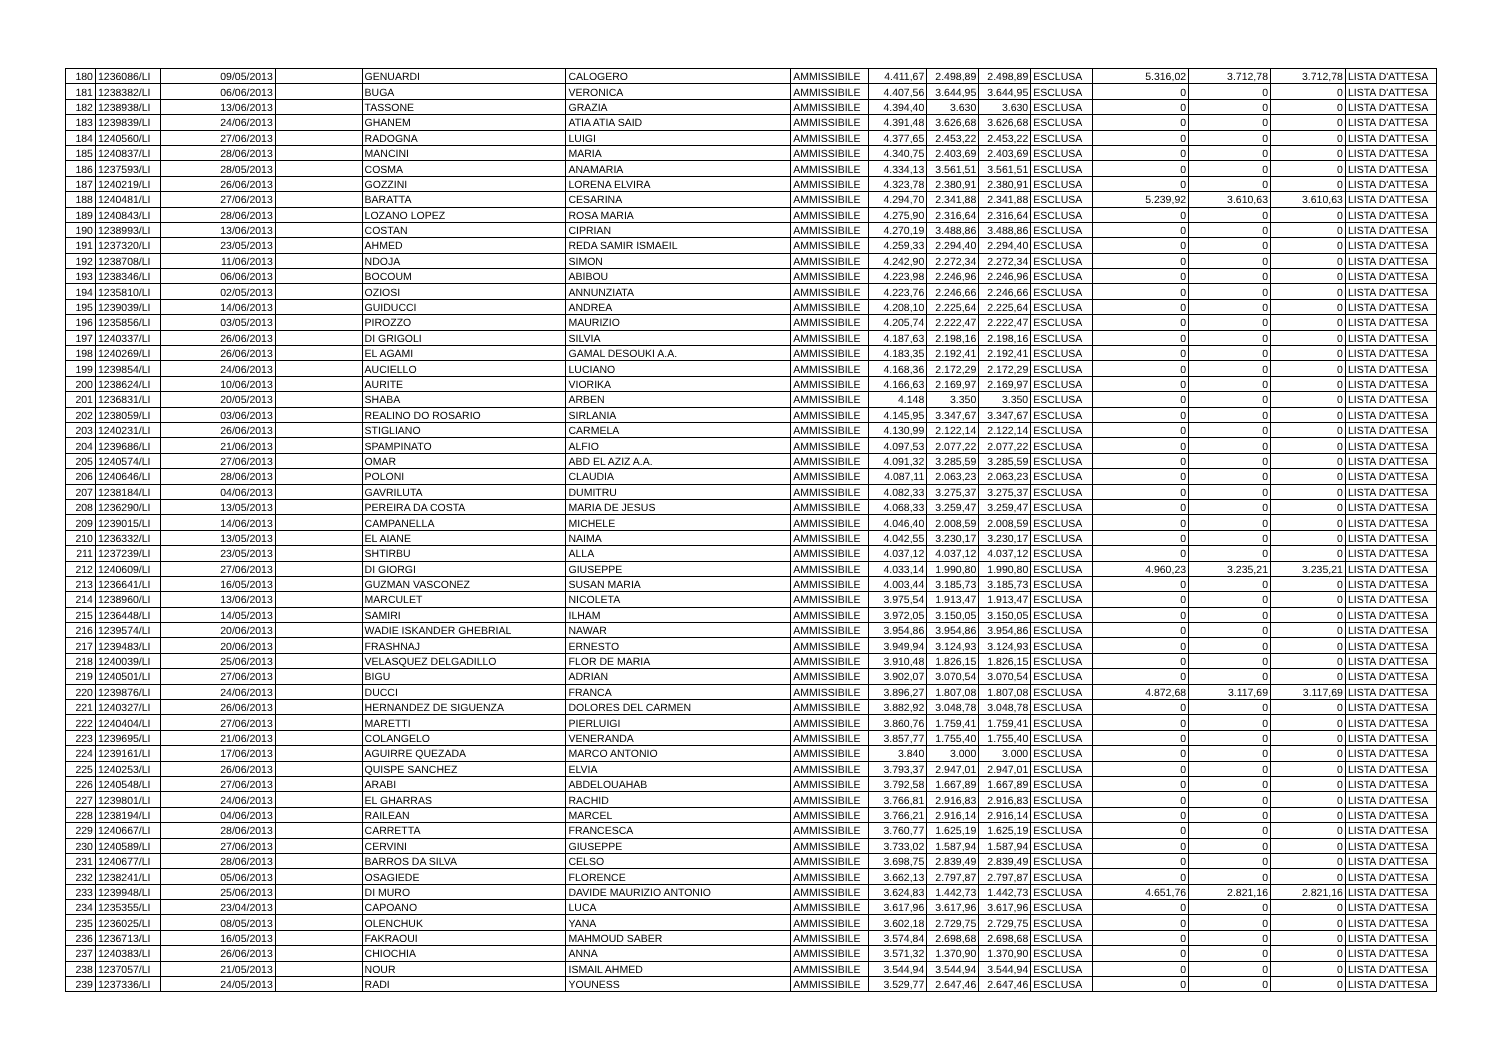| 180 | 1236086/LI | 09/05/2013 | | GENUARDI | CALOGERO | AMMISSIBILE | 4.411,67 | 2.498,89 | 2.498,89 | ESCLUSA | 5.316,02 | 3.712,78 | 3.712,78 | LISTA D'ATTESA |
| 181 | 1238382/LI | 06/06/2013 | | BUGA | VERONICA | AMMISSIBILE | 4.407,56 | 3.644,95 | 3.644,95 | ESCLUSA | 0 | 0 | 0 | LISTA D'ATTESA |
| 182 | 1238938/LI | 13/06/2013 | | TASSONE | GRAZIA | AMMISSIBILE | 4.394,40 | 3.630 | 3.630 | ESCLUSA | 0 | 0 | 0 | LISTA D'ATTESA |
| 183 | 1239839/LI | 24/06/2013 | | GHANEM | ATIA ATIA SAID | AMMISSIBILE | 4.391,48 | 3.626,68 | 3.626,68 | ESCLUSA | 0 | 0 | 0 | LISTA D'ATTESA |
| 184 | 1240560/LI | 27/06/2013 | | RADOGNA | LUIGI | AMMISSIBILE | 4.377,65 | 2.453,22 | 2.453,22 | ESCLUSA | 0 | 0 | 0 | LISTA D'ATTESA |
| 185 | 1240837/LI | 28/06/2013 | | MANCINI | MARIA | AMMISSIBILE | 4.340,75 | 2.403,69 | 2.403,69 | ESCLUSA | 0 | 0 | 0 | LISTA D'ATTESA |
| 186 | 1237593/LI | 28/05/2013 | | COSMA | ANAMARIA | AMMISSIBILE | 4.334,13 | 3.561,51 | 3.561,51 | ESCLUSA | 0 | 0 | 0 | LISTA D'ATTESA |
| 187 | 1240219/LI | 26/06/2013 | | GOZZINI | LORENA ELVIRA | AMMISSIBILE | 4.323,78 | 2.380,91 | 2.380,91 | ESCLUSA | 0 | 0 | 0 | LISTA D'ATTESA |
| 188 | 1240481/LI | 27/06/2013 | | BARATTA | CESARINA | AMMISSIBILE | 4.294,70 | 2.341,88 | 2.341,88 | ESCLUSA | 5.239,92 | 3.610,63 | 3.610,63 | LISTA D'ATTESA |
| 189 | 1240843/LI | 28/06/2013 | | LOZANO LOPEZ | ROSA MARIA | AMMISSIBILE | 4.275,90 | 2.316,64 | 2.316,64 | ESCLUSA | 0 | 0 | 0 | LISTA D'ATTESA |
| 190 | 1238993/LI | 13/06/2013 | | COSTAN | CIPRIAN | AMMISSIBILE | 4.270,19 | 3.488,86 | 3.488,86 | ESCLUSA | 0 | 0 | 0 | LISTA D'ATTESA |
| 191 | 1237320/LI | 23/05/2013 | | AHMED | REDA SAMIR ISMAEIL | AMMISSIBILE | 4.259,33 | 2.294,40 | 2.294,40 | ESCLUSA | 0 | 0 | 0 | LISTA D'ATTESA |
| 192 | 1238708/LI | 11/06/2013 | | NDOJA | SIMON | AMMISSIBILE | 4.242,90 | 2.272,34 | 2.272,34 | ESCLUSA | 0 | 0 | 0 | LISTA D'ATTESA |
| 193 | 1238346/LI | 06/06/2013 | | BOCOUM | ABIBOU | AMMISSIBILE | 4.223,98 | 2.246,96 | 2.246,96 | ESCLUSA | 0 | 0 | 0 | LISTA D'ATTESA |
| 194 | 1235810/LI | 02/05/2013 | | OZIOSI | ANNUNZIATA | AMMISSIBILE | 4.223,76 | 2.246,66 | 2.246,66 | ESCLUSA | 0 | 0 | 0 | LISTA D'ATTESA |
| 195 | 1239039/LI | 14/06/2013 | | GUIDUCCI | ANDREA | AMMISSIBILE | 4.208,10 | 2.225,64 | 2.225,64 | ESCLUSA | 0 | 0 | 0 | LISTA D'ATTESA |
| 196 | 1235856/LI | 03/05/2013 | | PIROZZO | MAURIZIO | AMMISSIBILE | 4.205,74 | 2.222,47 | 2.222,47 | ESCLUSA | 0 | 0 | 0 | LISTA D'ATTESA |
| 197 | 1240337/LI | 26/06/2013 | | DI GRIGOLI | SILVIA | AMMISSIBILE | 4.187,63 | 2.198,16 | 2.198,16 | ESCLUSA | 0 | 0 | 0 | LISTA D'ATTESA |
| 198 | 1240269/LI | 26/06/2013 | | EL AGAMI | GAMAL DESOUKI A.A. | AMMISSIBILE | 4.183,35 | 2.192,41 | 2.192,41 | ESCLUSA | 0 | 0 | 0 | LISTA D'ATTESA |
| 199 | 1239854/LI | 24/06/2013 | | AUCIELLO | LUCIANO | AMMISSIBILE | 4.168,36 | 2.172,29 | 2.172,29 | ESCLUSA | 0 | 0 | 0 | LISTA D'ATTESA |
| 200 | 1238624/LI | 10/06/2013 | | AURITE | VIORIKA | AMMISSIBILE | 4.166,63 | 2.169,97 | 2.169,97 | ESCLUSA | 0 | 0 | 0 | LISTA D'ATTESA |
| 201 | 1236831/LI | 20/05/2013 | | SHABA | ARBEN | AMMISSIBILE | 4.148 | 3.350 | 3.350 | ESCLUSA | 0 | 0 | 0 | LISTA D'ATTESA |
| 202 | 1238059/LI | 03/06/2013 | | REALINO DO ROSARIO | SIRLANIA | AMMISSIBILE | 4.145,95 | 3.347,67 | 3.347,67 | ESCLUSA | 0 | 0 | 0 | LISTA D'ATTESA |
| 203 | 1240231/LI | 26/06/2013 | | STIGLIANO | CARMELA | AMMISSIBILE | 4.130,99 | 2.122,14 | 2.122,14 | ESCLUSA | 0 | 0 | 0 | LISTA D'ATTESA |
| 204 | 1239686/LI | 21/06/2013 | | SPAMPINATO | ALFIO | AMMISSIBILE | 4.097,53 | 2.077,22 | 2.077,22 | ESCLUSA | 0 | 0 | 0 | LISTA D'ATTESA |
| 205 | 1240574/LI | 27/06/2013 | | OMAR | ABD EL AZIZ A.A. | AMMISSIBILE | 4.091,32 | 3.285,59 | 3.285,59 | ESCLUSA | 0 | 0 | 0 | LISTA D'ATTESA |
| 206 | 1240646/LI | 28/06/2013 | | POLONI | CLAUDIA | AMMISSIBILE | 4.087,11 | 2.063,23 | 2.063,23 | ESCLUSA | 0 | 0 | 0 | LISTA D'ATTESA |
| 207 | 1238184/LI | 04/06/2013 | | GAVRILUTA | DUMITRU | AMMISSIBILE | 4.082,33 | 3.275,37 | 3.275,37 | ESCLUSA | 0 | 0 | 0 | LISTA D'ATTESA |
| 208 | 1236290/LI | 13/05/2013 | | PEREIRA DA COSTA | MARIA DE JESUS | AMMISSIBILE | 4.068,33 | 3.259,47 | 3.259,47 | ESCLUSA | 0 | 0 | 0 | LISTA D'ATTESA |
| 209 | 1239015/LI | 14/06/2013 | | CAMPANELLA | MICHELE | AMMISSIBILE | 4.046,40 | 2.008,59 | 2.008,59 | ESCLUSA | 0 | 0 | 0 | LISTA D'ATTESA |
| 210 | 1236332/LI | 13/05/2013 | | EL AIANE | NAIMA | AMMISSIBILE | 4.042,55 | 3.230,17 | 3.230,17 | ESCLUSA | 0 | 0 | 0 | LISTA D'ATTESA |
| 211 | 1237239/LI | 23/05/2013 | | SHTIRBU | ALLA | AMMISSIBILE | 4.037,12 | 4.037,12 | 4.037,12 | ESCLUSA | 0 | 0 | 0 | LISTA D'ATTESA |
| 212 | 1240609/LI | 27/06/2013 | | DI GIORGI | GIUSEPPE | AMMISSIBILE | 4.033,14 | 1.990,80 | 1.990,80 | ESCLUSA | 4.960,23 | 3.235,21 | 3.235,21 | LISTA D'ATTESA |
| 213 | 1236641/LI | 16/05/2013 | | GUZMAN VASCONEZ | SUSAN MARIA | AMMISSIBILE | 4.003,44 | 3.185,73 | 3.185,73 | ESCLUSA | 0 | 0 | 0 | LISTA D'ATTESA |
| 214 | 1238960/LI | 13/06/2013 | | MARCULET | NICOLETA | AMMISSIBILE | 3.975,54 | 1.913,47 | 1.913,47 | ESCLUSA | 0 | 0 | 0 | LISTA D'ATTESA |
| 215 | 1236448/LI | 14/05/2013 | | SAMIRI | ILHAM | AMMISSIBILE | 3.972,05 | 3.150,05 | 3.150,05 | ESCLUSA | 0 | 0 | 0 | LISTA D'ATTESA |
| 216 | 1239574/LI | 20/06/2013 | | WADIE ISKANDER GHEBRIAL | NAWAR | AMMISSIBILE | 3.954,86 | 3.954,86 | 3.954,86 | ESCLUSA | 0 | 0 | 0 | LISTA D'ATTESA |
| 217 | 1239483/LI | 20/06/2013 | | FRASHNAJ | ERNESTO | AMMISSIBILE | 3.949,94 | 3.124,93 | 3.124,93 | ESCLUSA | 0 | 0 | 0 | LISTA D'ATTESA |
| 218 | 1240039/LI | 25/06/2013 | | VELASQUEZ DELGADILLO | FLOR DE MARIA | AMMISSIBILE | 3.910,48 | 1.826,15 | 1.826,15 | ESCLUSA | 0 | 0 | 0 | LISTA D'ATTESA |
| 219 | 1240501/LI | 27/06/2013 | | BIGU | ADRIAN | AMMISSIBILE | 3.902,07 | 3.070,54 | 3.070,54 | ESCLUSA | 0 | 0 | 0 | LISTA D'ATTESA |
| 220 | 1239876/LI | 24/06/2013 | | DUCCI | FRANCA | AMMISSIBILE | 3.896,27 | 1.807,08 | 1.807,08 | ESCLUSA | 4.872,68 | 3.117,69 | 3.117,69 | LISTA D'ATTESA |
| 221 | 1240327/LI | 26/06/2013 | | HERNANDEZ DE SIGUENZA | DOLORES DEL CARMEN | AMMISSIBILE | 3.882,92 | 3.048,78 | 3.048,78 | ESCLUSA | 0 | 0 | 0 | LISTA D'ATTESA |
| 222 | 1240404/LI | 27/06/2013 | | MARETTI | PIERLUIGI | AMMISSIBILE | 3.860,76 | 1.759,41 | 1.759,41 | ESCLUSA | 0 | 0 | 0 | LISTA D'ATTESA |
| 223 | 1239695/LI | 21/06/2013 | | COLANGELO | VENERANDA | AMMISSIBILE | 3.857,77 | 1.755,40 | 1.755,40 | ESCLUSA | 0 | 0 | 0 | LISTA D'ATTESA |
| 224 | 1239161/LI | 17/06/2013 | | AGUIRRE QUEZADA | MARCO ANTONIO | AMMISSIBILE | 3.840 | 3.000 | 3.000 | ESCLUSA | 0 | 0 | 0 | LISTA D'ATTESA |
| 225 | 1240253/LI | 26/06/2013 | | QUISPE SANCHEZ | ELVIA | AMMISSIBILE | 3.793,37 | 2.947,01 | 2.947,01 | ESCLUSA | 0 | 0 | 0 | LISTA D'ATTESA |
| 226 | 1240548/LI | 27/06/2013 | | ARABI | ABDELOUAHAB | AMMISSIBILE | 3.792,58 | 1.667,89 | 1.667,89 | ESCLUSA | 0 | 0 | 0 | LISTA D'ATTESA |
| 227 | 1239801/LI | 24/06/2013 | | EL GHARRAS | RACHID | AMMISSIBILE | 3.766,81 | 2.916,83 | 2.916,83 | ESCLUSA | 0 | 0 | 0 | LISTA D'ATTESA |
| 228 | 1238194/LI | 04/06/2013 | | RAILEAN | MARCEL | AMMISSIBILE | 3.766,21 | 2.916,14 | 2.916,14 | ESCLUSA | 0 | 0 | 0 | LISTA D'ATTESA |
| 229 | 1240667/LI | 28/06/2013 | | CARRETTA | FRANCESCA | AMMISSIBILE | 3.760,77 | 1.625,19 | 1.625,19 | ESCLUSA | 0 | 0 | 0 | LISTA D'ATTESA |
| 230 | 1240589/LI | 27/06/2013 | | CERVINI | GIUSEPPE | AMMISSIBILE | 3.733,02 | 1.587,94 | 1.587,94 | ESCLUSA | 0 | 0 | 0 | LISTA D'ATTESA |
| 231 | 1240677/LI | 28/06/2013 | | BARROS DA SILVA | CELSO | AMMISSIBILE | 3.698,75 | 2.839,49 | 2.839,49 | ESCLUSA | 0 | 0 | 0 | LISTA D'ATTESA |
| 232 | 1238241/LI | 05/06/2013 | | OSAGIEDE | FLORENCE | AMMISSIBILE | 3.662,13 | 2.797,87 | 2.797,87 | ESCLUSA | 0 | 0 | 0 | LISTA D'ATTESA |
| 233 | 1239948/LI | 25/06/2013 | | DI MURO | DAVIDE MAURIZIO ANTONIO | AMMISSIBILE | 3.624,83 | 1.442,73 | 1.442,73 | ESCLUSA | 4.651,76 | 2.821,16 | 2.821,16 | LISTA D'ATTESA |
| 234 | 1235355/LI | 23/04/2013 | | CAPOANO | LUCA | AMMISSIBILE | 3.617,96 | 3.617,96 | 3.617,96 | ESCLUSA | 0 | 0 | 0 | LISTA D'ATTESA |
| 235 | 1236025/LI | 08/05/2013 | | OLENCHUK | YANA | AMMISSIBILE | 3.602,18 | 2.729,75 | 2.729,75 | ESCLUSA | 0 | 0 | 0 | LISTA D'ATTESA |
| 236 | 1236713/LI | 16/05/2013 | | FAKRAOUI | MAHMOUD SABER | AMMISSIBILE | 3.574,84 | 2.698,68 | 2.698,68 | ESCLUSA | 0 | 0 | 0 | LISTA D'ATTESA |
| 237 | 1240383/LI | 26/06/2013 | | CHIOCHIA | ANNA | AMMISSIBILE | 3.571,32 | 1.370,90 | 1.370,90 | ESCLUSA | 0 | 0 | 0 | LISTA D'ATTESA |
| 238 | 1237057/LI | 21/05/2013 | | NOUR | ISMAIL AHMED | AMMISSIBILE | 3.544,94 | 3.544,94 | 3.544,94 | ESCLUSA | 0 | 0 | 0 | LISTA D'ATTESA |
| 239 | 1237336/LI | 24/05/2013 | | RADI | YOUNESS | AMMISSIBILE | 3.529,77 | 2.647,46 | 2.647,46 | ESCLUSA | 0 | 0 | 0 | LISTA D'ATTESA |